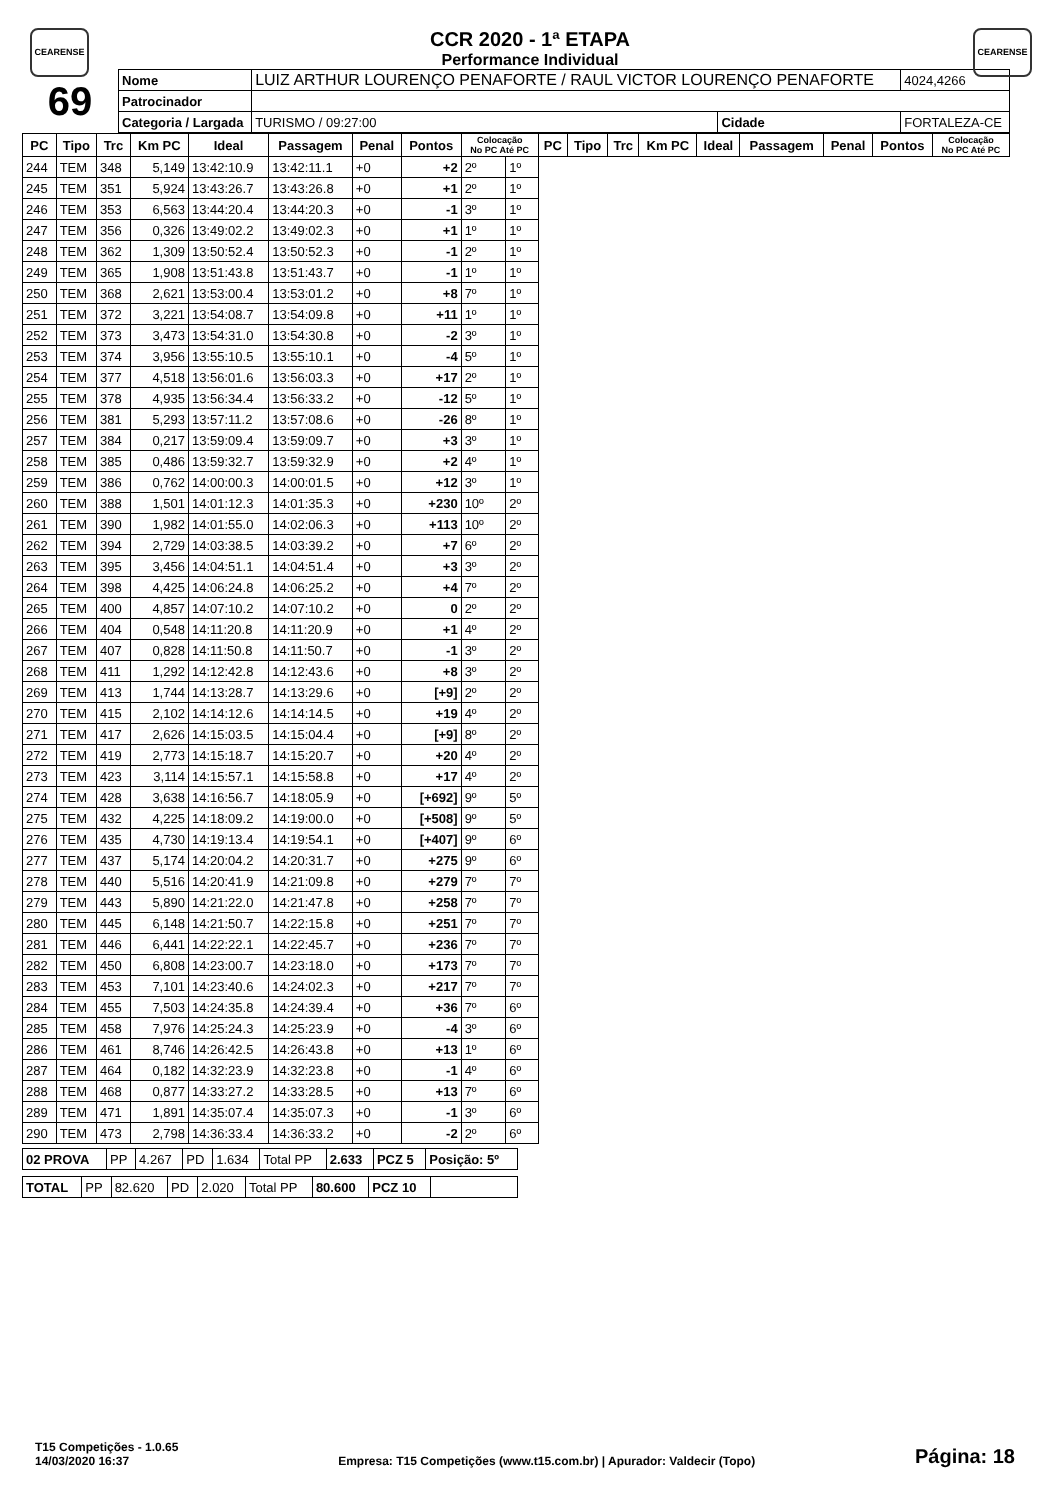CEARENSE CEARENSE
CCR 2020 - 1ª ETAPA
Performance Individual
| 69 | Nome | LUIZ ARTHUR LOURENÇO PENAFORTE / RAUL VICTOR LOURENÇO PENAFORTE | | | | 4024,4266 |
| | Patrocinador | | | | | |
| | Categoria / Largada | | TURISMO / 09:27:00 | Cidade | FORTALEZA-CE | |
| PC | Tipo | Trc | Km PC | Ideal | Passagem | Penal | Pontos | Colocação No PC Até PC | | PC | Tipo | Trc | Km PC | Ideal | Passagem | Penal | Pontos | Colocação No PC Até PC |
| --- | --- | --- | --- | --- | --- | --- | --- | --- | --- | --- | --- | --- | --- | --- | --- | --- | --- | --- |
| 244 | TEM | 348 | 5,149 | 13:42:10.9 | 13:42:11.1 | +0 | +2 | 2º | 1º | | | | | | | | | |
| 245 | TEM | 351 | 5,924 | 13:43:26.7 | 13:43:26.8 | +0 | +1 | 2º | 1º | | | | | | | | | |
| 246 | TEM | 353 | 6,563 | 13:44:20.4 | 13:44:20.3 | +0 | -1 | 3º | 1º | | | | | | | | | |
| 247 | TEM | 356 | 0,326 | 13:49:02.2 | 13:49:02.3 | +0 | +1 | 1º | 1º | | | | | | | | | |
| 248 | TEM | 362 | 1,309 | 13:50:52.4 | 13:50:52.3 | +0 | -1 | 2º | 1º | | | | | | | | | |
| 249 | TEM | 365 | 1,908 | 13:51:43.8 | 13:51:43.7 | +0 | -1 | 1º | 1º | | | | | | | | | |
| 250 | TEM | 368 | 2,621 | 13:53:00.4 | 13:53:01.2 | +0 | +8 | 7º | 1º | | | | | | | | | |
| 251 | TEM | 372 | 3,221 | 13:54:08.7 | 13:54:09.8 | +0 | +11 | 1º | 1º | | | | | | | | | |
| 252 | TEM | 373 | 3,473 | 13:54:31.0 | 13:54:30.8 | +0 | -2 | 3º | 1º | | | | | | | | | |
| 253 | TEM | 374 | 3,956 | 13:55:10.5 | 13:55:10.1 | +0 | -4 | 5º | 1º | | | | | | | | | |
| 254 | TEM | 377 | 4,518 | 13:56:01.6 | 13:56:03.3 | +0 | +17 | 2º | 1º | | | | | | | | | |
| 255 | TEM | 378 | 4,935 | 13:56:34.4 | 13:56:33.2 | +0 | -12 | 5º | 1º | | | | | | | | | |
| 256 | TEM | 381 | 5,293 | 13:57:11.2 | 13:57:08.6 | +0 | -26 | 8º | 1º | | | | | | | | | |
| 257 | TEM | 384 | 0,217 | 13:59:09.4 | 13:59:09.7 | +0 | +3 | 3º | 1º | | | | | | | | | |
| 258 | TEM | 385 | 0,486 | 13:59:32.7 | 13:59:32.9 | +0 | +2 | 4º | 1º | | | | | | | | | |
| 259 | TEM | 386 | 0,762 | 14:00:00.3 | 14:00:01.5 | +0 | +12 | 3º | 1º | | | | | | | | | |
| 260 | TEM | 388 | 1,501 | 14:01:12.3 | 14:01:35.3 | +0 | +230 | 10º | 2º | | | | | | | | | |
| 261 | TEM | 390 | 1,982 | 14:01:55.0 | 14:02:06.3 | +0 | +113 | 10º | 2º | | | | | | | | | |
| 262 | TEM | 394 | 2,729 | 14:03:38.5 | 14:03:39.2 | +0 | +7 | 6º | 2º | | | | | | | | | |
| 263 | TEM | 395 | 3,456 | 14:04:51.1 | 14:04:51.4 | +0 | +3 | 3º | 2º | | | | | | | | | |
| 264 | TEM | 398 | 4,425 | 14:06:24.8 | 14:06:25.2 | +0 | +4 | 7º | 2º | | | | | | | | | |
| 265 | TEM | 400 | 4,857 | 14:07:10.2 | 14:07:10.2 | +0 | 0 | 2º | 2º | | | | | | | | | |
| 266 | TEM | 404 | 0,548 | 14:11:20.8 | 14:11:20.9 | +0 | +1 | 4º | 2º | | | | | | | | | |
| 267 | TEM | 407 | 0,828 | 14:11:50.8 | 14:11:50.7 | +0 | -1 | 3º | 2º | | | | | | | | | |
| 268 | TEM | 411 | 1,292 | 14:12:42.8 | 14:12:43.6 | +0 | +8 | 3º | 2º | | | | | | | | | |
| 269 | TEM | 413 | 1,744 | 14:13:28.7 | 14:13:29.6 | +0 | [+9] | 2º | 2º | | | | | | | | | |
| 270 | TEM | 415 | 2,102 | 14:14:12.6 | 14:14:14.5 | +0 | +19 | 4º | 2º | | | | | | | | | |
| 271 | TEM | 417 | 2,626 | 14:15:03.5 | 14:15:04.4 | +0 | [+9] | 8º | 2º | | | | | | | | | |
| 272 | TEM | 419 | 2,773 | 14:15:18.7 | 14:15:20.7 | +0 | +20 | 4º | 2º | | | | | | | | | |
| 273 | TEM | 423 | 3,114 | 14:15:57.1 | 14:15:58.8 | +0 | +17 | 4º | 2º | | | | | | | | | |
| 274 | TEM | 428 | 3,638 | 14:16:56.7 | 14:18:05.9 | +0 | [+692] | 9º | 5º | | | | | | | | | |
| 275 | TEM | 432 | 4,225 | 14:18:09.2 | 14:19:00.0 | +0 | [+508] | 9º | 5º | | | | | | | | | |
| 276 | TEM | 435 | 4,730 | 14:19:13.4 | 14:19:54.1 | +0 | [+407] | 9º | 6º | | | | | | | | | |
| 277 | TEM | 437 | 5,174 | 14:20:04.2 | 14:20:31.7 | +0 | +275 | 9º | 6º | | | | | | | | | |
| 278 | TEM | 440 | 5,516 | 14:20:41.9 | 14:21:09.8 | +0 | +279 | 7º | 7º | | | | | | | | | |
| 279 | TEM | 443 | 5,890 | 14:21:22.0 | 14:21:47.8 | +0 | +258 | 7º | 7º | | | | | | | | | |
| 280 | TEM | 445 | 6,148 | 14:21:50.7 | 14:22:15.8 | +0 | +251 | 7º | 7º | | | | | | | | | |
| 281 | TEM | 446 | 6,441 | 14:22:22.1 | 14:22:45.7 | +0 | +236 | 7º | 7º | | | | | | | | | |
| 282 | TEM | 450 | 6,808 | 14:23:00.7 | 14:23:18.0 | +0 | +173 | 7º | 7º | | | | | | | | | |
| 283 | TEM | 453 | 7,101 | 14:23:40.6 | 14:24:02.3 | +0 | +217 | 7º | 7º | | | | | | | | | |
| 284 | TEM | 455 | 7,503 | 14:24:35.8 | 14:24:39.4 | +0 | +36 | 7º | 6º | | | | | | | | | |
| 285 | TEM | 458 | 7,976 | 14:25:24.3 | 14:25:23.9 | +0 | -4 | 3º | 6º | | | | | | | | | |
| 286 | TEM | 461 | 8,746 | 14:26:42.5 | 14:26:43.8 | +0 | +13 | 1º | 6º | | | | | | | | | |
| 287 | TEM | 464 | 0,182 | 14:32:23.9 | 14:32:23.8 | +0 | -1 | 4º | 6º | | | | | | | | | |
| 288 | TEM | 468 | 0,877 | 14:33:27.2 | 14:33:28.5 | +0 | +13 | 7º | 6º | | | | | | | | | |
| 289 | TEM | 471 | 1,891 | 14:35:07.4 | 14:35:07.3 | +0 | -1 | 3º | 6º | | | | | | | | | |
| 290 | TEM | 473 | 2,798 | 14:36:33.4 | 14:36:33.2 | +0 | -2 | 2º | 6º | | | | | | | | | |
| 02 PROVA | PP | 4.267 | PD | 1.634 | Total PP | 2.633 | PCZ 5 | Posição: 5º |
| TOTAL | PP | 82.620 | PD | 2.020 | Total PP | 80.600 | PCZ 10 | |
T15 Competições - 1.0.65
14/03/2020 16:37
Empresa: T15 Competições (www.t15.com.br) | Apurador: Valdecir (Topo)
Página: 18